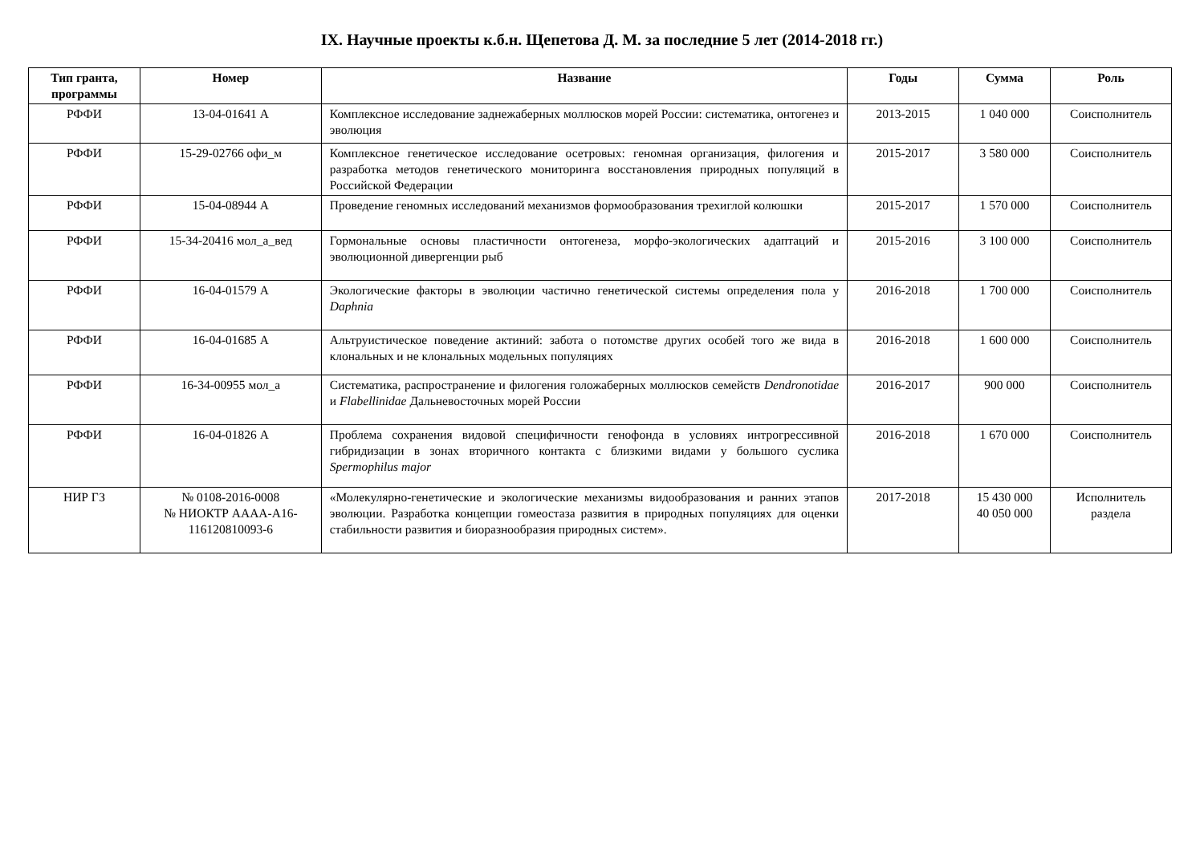IX. Научные проекты к.б.н. Щепетова Д. М. за последние 5 лет (2014-2018 гг.)
| Тип гранта, программы | Номер | Название | Годы | Сумма | Роль |
| --- | --- | --- | --- | --- | --- |
| РФФИ | 13-04-01641 А | Комплексное исследование заднежаберных моллюсков морей России: систематика, онтогенез и эволюция | 2013-2015 | 1 040 000 | Соисполнитель |
| РФФИ | 15-29-02766 офи_м | Комплексное генетическое исследование осетровых: геномная организация, филогения и разработка методов генетического мониторинга восстановления природных популяций в Российской Федерации | 2015-2017 | 3 580 000 | Соисполнитель |
| РФФИ | 15-04-08944 А | Проведение геномных исследований механизмов формообразования трехиглой колюшки | 2015-2017 | 1 570 000 | Соисполнитель |
| РФФИ | 15-34-20416 мол_а_вед | Гормональные основы пластичности онтогенеза, морфо-экологических адаптаций и эволюционной дивергенции рыб | 2015-2016 | 3 100 000 | Соисполнитель |
| РФФИ | 16-04-01579 А | Экологические факторы в эволюции частично генетической системы определения пола у Daphnia | 2016-2018 | 1 700 000 | Соисполнитель |
| РФФИ | 16-04-01685 А | Альтруистическое поведение актиний: забота о потомстве других особей того же вида в клональных и не клональных модельных популяциях | 2016-2018 | 1 600 000 | Соисполнитель |
| РФФИ | 16-34-00955 мол_а | Систематика, распространение и филогения голожаберных моллюсков семейств Dendronotidae и Flabellinidae Дальневосточных морей России | 2016-2017 | 900 000 | Соисполнитель |
| РФФИ | 16-04-01826 А | Проблема сохранения видовой специфичности генофонда в условиях интрогрессивной гибридизации в зонах вторичного контакта с близкими видами у большого суслика Spermophilus major | 2016-2018 | 1 670 000 | Соисполнитель |
| НИР ГЗ | № 0108-2016-0008 № НИОКТР АААА-А16-116120810093-6 | «Молекулярно-генетические и экологические механизмы видообразования и ранних этапов эволюции. Разработка концепции гомеостаза развития в природных популяциях для оценки стабильности развития и биоразнообразия природных систем». | 2017-2018 | 15 430 000 40 050 000 | Исполнитель раздела |